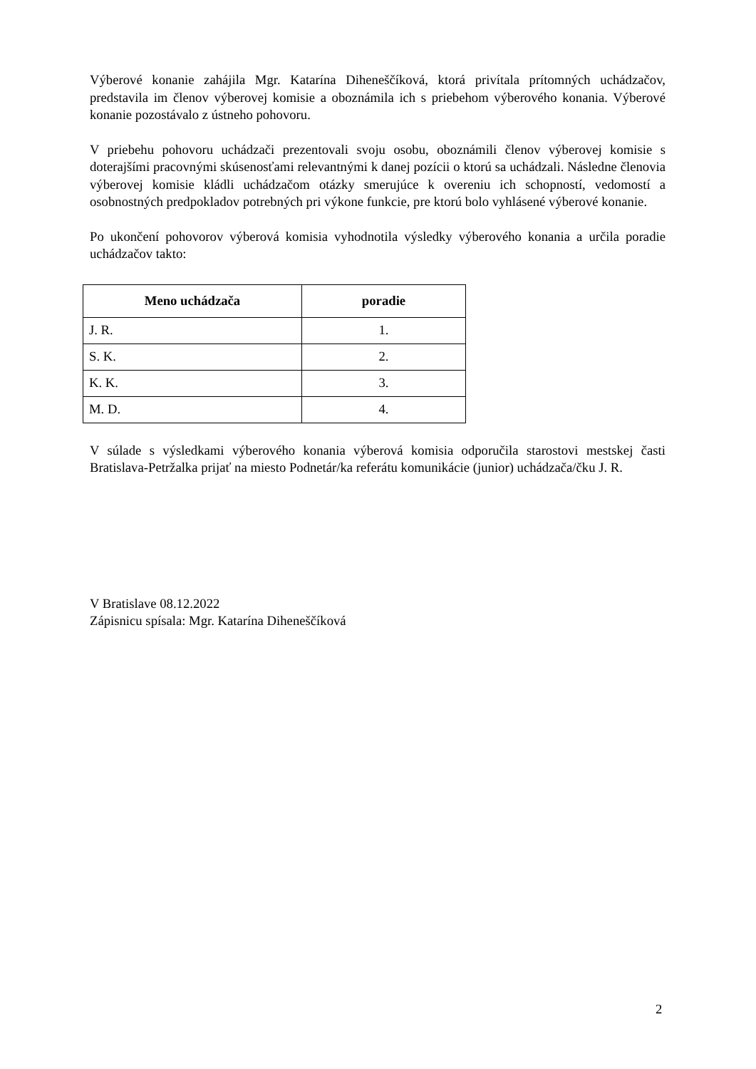Výberové konanie zahájila Mgr. Katarína Diheneščíková, ktorá privítala prítomných uchádzačov, predstavila im členov výberovej komisie a oboznámila ich s priebehom výberového konania. Výberové konanie pozostávalo z ústneho pohovoru.
V priebehu pohovoru uchádzači prezentovali svoju osobu, oboznámili členov výberovej komisie s doterajšími pracovnými skúsenosťami relevantnými k danej pozícii o ktorú sa uchádzali. Následne členovia výberovej komisie kládli uchádzačom otázky smerujúce k overeniu ich schopností, vedomostí a osobnostných predpokladov potrebných pri výkone funkcie, pre ktorú bolo vyhlásené výberové konanie.
Po ukončení pohovorov výberová komisia vyhodnotila výsledky výberového konania a určila poradie uchádzačov takto:
| Meno uchádzača | poradie |
| --- | --- |
| J. R. | 1. |
| S. K. | 2. |
| K. K. | 3. |
| M. D. | 4. |
V súlade s výsledkami výberového konania výberová komisia odporučila starostovi mestskej časti Bratislava-Petržalka prijať na miesto Podnetár/ka referátu komunikácie (junior) uchádzača/čku J. R.
V Bratislave 08.12.2022
Zápisnicu spísala: Mgr. Katarína Diheneščíková
2